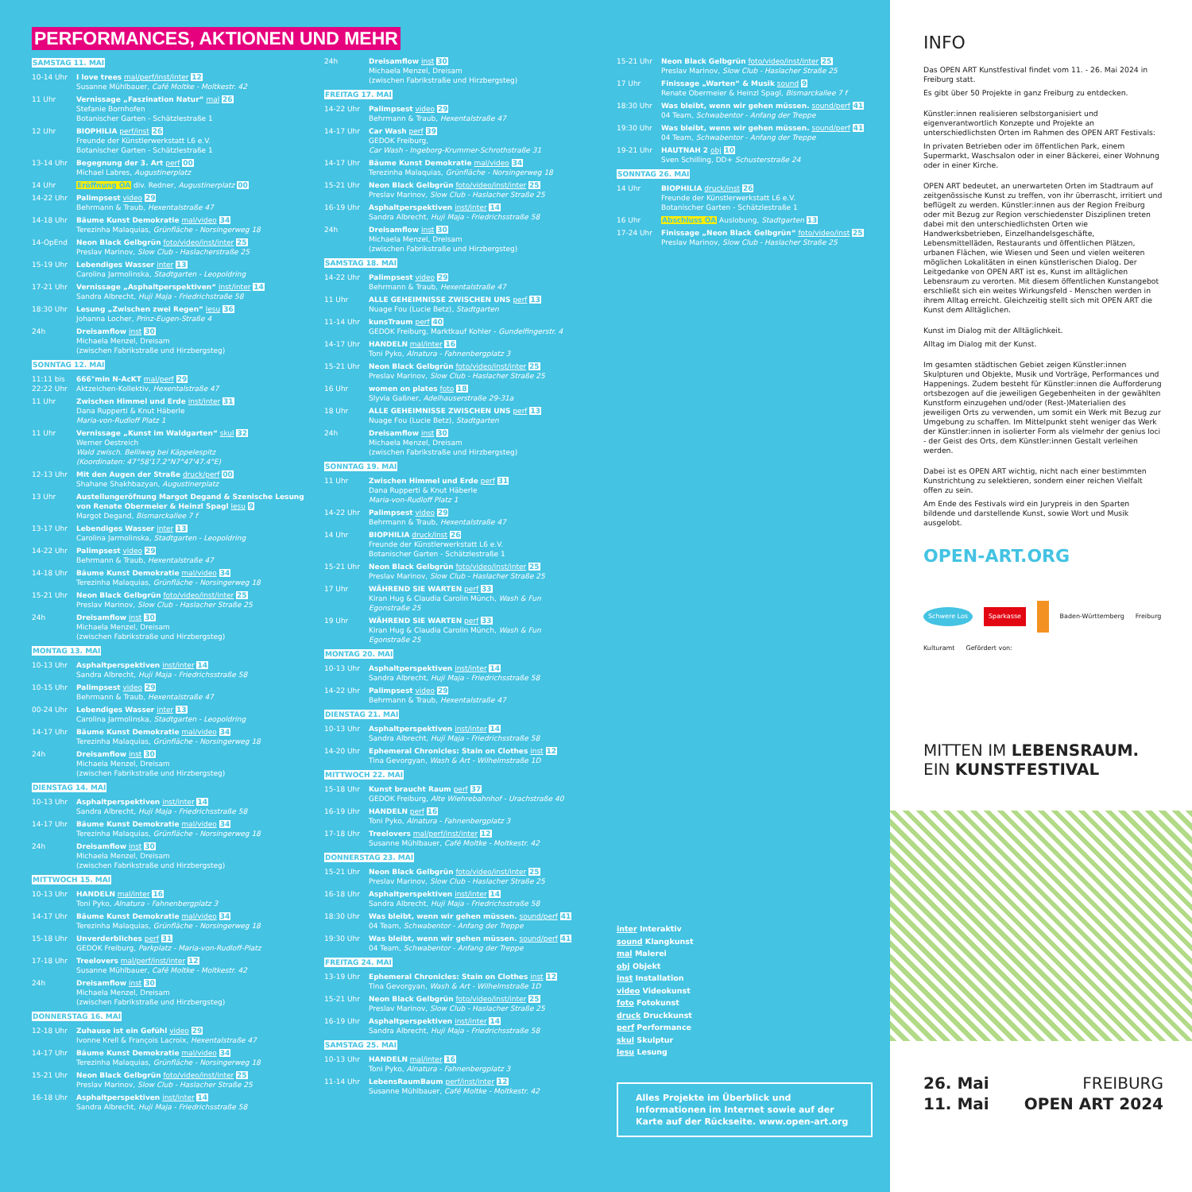PERFORMANCES, AKTIONEN UND MEHR
SAMSTAG 11. MAI
10-14 Uhr I love trees mal/perf/inst/inter 12
Susanne Mühlbauer, Café Moltke - Moltkestr. 42
11 Uhr Vernissage „Faszination Natur“ mal 26
Stefanie Bornhofen
Botanischer Garten - Schätzlestraße 1
12 Uhr BIOPHILIA perf/inst 26
Freunde der Künstlerwerkstatt L6 e.V.
Botanischer Garten - Schätzlestraße 1
13-14 Uhr Begegnung der 3. Art perf 00
Michael Labres, Augustinerplatz
14 Uhr Eröffnung OA div. Redner, Augustinerplatz 00
14-22 Uhr Palimpsest video 29
Behrmann & Traub, Hexentalstraße 47
14-18 Uhr Bäume Kunst Demokratie mal/video 34
Terezinha Malaquias, Grünfläche - Norsingerweg 18
14-OpEnd Neon Black Gelbgrün foto/video/inst/inter 25
Preslav Marinov, Slow Club - Haslacherstraße 25
15-19 Uhr Lebendiges Wasser inter 13
Carolina Jarmolinska, Stadtgarten - Leopoldring
17-21 Uhr Vernissage „Asphaltperspektiven“ inst/inter 14
Sandra Albrecht, Huji Maja - Friedrichstraße 58
18:30 Uhr Lesung „Zwischen zwei Regen“ lesu 36
Johanna Locher, Prinz-Eugen-Straße 4
24h Dreisamflow inst 30
Michaela Menzel, Dreisam
(zwischen Fabrikstraße und Hirzbergsteg)
SONNTAG 12. MAI
11:11 bis 22:22 Uhr
666°min N-AcKT mal/perf 29
Aktzeichen-Kollektiv, Hexentalstraße 47
11 Uhr Zwischen Himmel und Erde inst/inter 31
Dana Rupperti & Knut Häberle
Maria-von-Rudloff Platz 1
11 Uhr Vernissage „Kunst im Waldgarten“ skul 32
Werner Oestreich
Wald zwisch. Belliweg bei Käppelespitz
(Koordinaten: 47°58'17.2"N7°47'47.4"E)
12-13 Uhr Mit den Augen der Straße druck/perf 00
Shahane Shakhbazyan, Augustinerplatz
13 Uhr Austellungeröfnung Margot Degand & Szenische Lesung von Renate Obermeier & Heinzl Spagl lesu 9
Margot Degand, Bismarckallee 7 f
13-17 Uhr Lebendiges Wasser inter 13
Carolina Jarmolinska, Stadtgarten - Leopoldring
14-22 Uhr Palimpsest video 29
Behrmann & Traub, Hexentalstraße 47
14-18 Uhr Bäume Kunst Demokratie mal/video 34
Terezinha Malaquias, Grünfläche - Norsingerweg 18
15-21 Uhr Neon Black Gelbgrün foto/video/inst/inter 25
Preslav Marinov, Slow Club - Haslacher Straße 25
24h Dreisamflow inst 30
Michaela Menzel, Dreisam
(zwischen Fabrikstraße und Hirzbergsteg)
MONTAG 13. MAI
10-13 Uhr Asphaltperspektiven inst/inter 14
Sandra Albrecht, Huji Maja - Friedrichsstraße 58
10-15 Uhr Palimpsest video 29
Behrmann & Traub, Hexentalstraße 47
00-24 Uhr Lebendiges Wasser inter 13
Carolina Jarmolinska, Stadtgarten - Leopoldring
14-17 Uhr Bäume Kunst Demokratie mal/video 34
Terezinha Malaquias, Grünfläche - Norsingerweg 18
24h Dreisamflow inst 30
Michaela Menzel, Dreisam
(zwischen Fabrikstraße und Hirzbergsteg)
DIENSTAG 14. MAI
10-13 Uhr Asphaltperspektiven inst/inter 14
Sandra Albrecht, Huji Maja - Friedrichsstraße 58
14-17 Uhr Bäume Kunst Demokratie mal/video 34
Terezinha Malaquias, Grünfläche - Norsingerweg 18
24h Dreisamflow inst 30
Michaela Menzel, Dreisam
(zwischen Fabrikstraße und Hirzbergsteg)
MITTWOCH 15. MAI
10-13 Uhr HANDELN mal/inter 16
Toni Pyko, Alnatura - Fahnenbergplatz 3
14-17 Uhr Bäume Kunst Demokratie mal/video 34
Terezinha Malaquias, Grünfläche - Norsingerweg 18
15-18 Uhr Unverderbliches perf 31
GEDOK Freiburg, Parkplatz - Maria-von-Rudloff-Platz
17-18 Uhr Treelovers mal/perf/inst/inter 12
Susanne Mühlbauer, Café Moltke - Moltkestr. 42
24h Dreisamflow inst 30
Michaela Menzel, Dreisam
(zwischen Fabrikstraße und Hirzbergsteg)
DONNERSTAG 16. MAI
12-18 Uhr Zuhause ist ein Gefühl video 29
Ivonne Krell & François Lacroix, Hexentalstraße 47
14-17 Uhr Bäume Kunst Demokratie mal/video 34
Terezinha Malaquias, Grünfläche - Norsingerweg 18
15-21 Uhr Neon Black Gelbgrün foto/video/inst/inter 25
Preslav Marinov, Slow Club - Haslacher Straße 25
16-18 Uhr Asphaltperspektiven inst/inter 14
Sandra Albrecht, Huji Maja - Friedrichsstraße 58
24h Dreisamflow inst 30
Michaela Menzel, Dreisam
(zwischen Fabrikstraße und Hirzbergsteg)
FREITAG 17. MAI
14-22 Uhr Palimpsest video 29
Behrmann & Traub, Hexentalstraße 47
14-17 Uhr Car Wash perf 39
GEDOK Freiburg,
Car Wash - Ingeborg-Krummer-Schrothstraße 31
14-17 Uhr Bäume Kunst Demokratie mal/video 34
Terezinha Malaquias, Grünfläche - Norsingerweg 18
15-21 Uhr Neon Black Gelbgrün foto/video/inst/inter 25
Preslav Marinov, Slow Club - Haslacher Straße 25
16-19 Uhr Asphaltperspektiven inst/inter 14
Sandra Albrecht, Huji Maja - Friedrichsstraße 58
24h Dreisamflow inst 30
Michaela Menzel, Dreisam
(zwischen Fabrikstraße und Hirzbergsteg)
SAMSTAG 18. MAI
14-22 Uhr Palimpsest video 29
Behrmann & Traub, Hexentalstraße 47
11 Uhr ALLE GEHEIMNISSE ZWISCHEN UNS perf 13
Nuage Fou (Lucie Betz), Stadtgarten
11-14 Uhr kunsTraum perf 40
GEDOK Freiburg, Marktkauf Kohler - Gundelfingerstr. 4
14-17 Uhr HANDELN mal/inter 16
Toni Pyko, Alnatura - Fahnenbergplatz 3
15-21 Uhr Neon Black Gelbgrün foto/video/inst/inter 25
Preslav Marinov, Slow Club - Haslacher Straße 25
16 Uhr women on plates foto 18
Slyvia Gaßner, Adelhauserstraße 29-31a
18 Uhr ALLE GEHEIMNISSE ZWISCHEN UNS perf 13
Nuage Fou (Lucie Betz), Stadtgarten
24h Dreisamflow inst 30
Michaela Menzel, Dreisam
(zwischen Fabrikstraße und Hirzbergsteg)
SONNTAG 19. MAI
11 Uhr Zwischen Himmel und Erde perf 31
Dana Rupperti & Knut Häberle
Maria-von-Rudloff Platz 1
14-22 Uhr Palimpsest video 29
Behrmann & Traub, Hexentalstraße 47
14 Uhr BIOPHILIA druck/inst 26
Freunde der Künstlerwerkstatt L6 e.V.
Botanischer Garten - Schätzlestraße 1
15-21 Uhr Neon Black Gelbgrün foto/video/inst/inter 25
Preslav Marinov, Slow Club - Haslacher Straße 25
17 Uhr WÄHREND SIE WARTEN perf 33
Kiran Hug & Claudia Carolin Münch, Wash & Fun
Egonstraße 25
19 Uhr WÄHREND SIE WARTEN perf 33
Kiran Hug & Claudia Carolin Münch, Wash & Fun
Egonstraße 25
MONTAG 20. MAI
10-13 Uhr Asphaltperspektiven inst/inter 14
Sandra Albrecht, Huji Maja - Friedrichsstraße 58
14-22 Uhr Palimpsest video 29
Behrmann & Traub, Hexentalstraße 47
DIENSTAG 21. MAI
10-13 Uhr Asphaltperspektiven inst/inter 14
Sandra Albrecht, Huji Maja - Friedrichsstraße 58
14-20 Uhr Ephemeral Chronicles: Stain on Clothes inst 12
Tina Gevorgyan, Wash & Art - Wilhelmstraße 1D
MITTWOCH 22. MAI
15-18 Uhr Kunst braucht Raum perf 37
GEDOK Freiburg, Alte Wiehrebahnhof - Urachstraße 40
16-19 Uhr HANDELN perf 16
Toni Pyko, Alnatura - Fahnenbergplatz 3
17-18 Uhr Treelovers mal/perf/inst/inter 12
Susanne Mühlbauer, Café Moltke - Moltkestr. 42
DONNERSTAG 23. MAI
15-21 Uhr Neon Black Gelbgrün foto/video/inst/inter 25
Preslav Marinov, Slow Club - Haslacher Straße 25
16-18 Uhr Asphaltperspektiven inst/inter 14
Sandra Albrecht, Huji Maja - Friedrichsstraße 58
18:30 Uhr Was bleibt, wenn wir gehen müssen. sound/perf 41
04 Team, Schwabentor - Anfang der Treppe
19:30 Uhr Was bleibt, wenn wir gehen müssen. sound/perf 41
04 Team, Schwabentor - Anfang der Treppe
FREITAG 24. MAI
13-19 Uhr Ephemeral Chronicles: Stain on Clothes inst 12
Tina Gevorgyan, Wash & Art - Wilhelmstraße 1D
15-21 Uhr Neon Black Gelbgrün foto/video/inst/inter 25
Preslav Marinov, Slow Club - Haslacher Straße 25
16-19 Uhr Asphaltperspektiven inst/inter 14
Sandra Albrecht, Huji Maja - Friedrichsstraße 58
SAMSTAG 25. MAI
10-13 Uhr HANDELN mal/inter 16
Toni Pyko, Alnatura - Fahnenbergplatz 3
11-14 Uhr LebensRaumBaum perf/inst/inter 12
Susanne Mühlbauer, Café Moltke - Moltkestr. 42
15-21 Uhr Neon Black Gelbgrün foto/video/inst/inter 25
Preslav Marinov, Slow Club - Haslacher Straße 25
17 Uhr Finissage „Warten“ & Musik sound 9
Renate Obermeier & Heinzl Spagl, Bismarckallee 7 f
18:30 Uhr Was bleibt, wenn wir gehen müssen. sound/perf 41
04 Team, Schwabentor - Anfang der Treppe
19:30 Uhr Was bleibt, wenn wir gehen müssen. sound/perf 41
04 Team, Schwabentor - Anfang der Treppe
19-21 Uhr HAUTNAH 2 obj 10
Sven Schilling, DD+ Schusterstraße 24
SONNTAG 26. MAI
14 Uhr BIOPHILIA druck/inst 26
Freunde der Künstlerwerkstatt L6 e.V.
Botanischer Garten - Schätzlestraße 1
16 Uhr Abschluss OA Auslobung, Stadtgarten 13
17-24 Uhr Finissage „Neon Black Gelbgrün“ foto/video/inst 25
Preslav Marinov, Slow Club - Haslacher Straße 25
inter Interaktiv
sound Klangkunst
mal Malerei
obj Objekt
inst Installation
video Videokunst
foto Fotokunst
druck Druckkunst
perf Performance
skul Skulptur
lesu Lesung
Alles Projekte im Überblick und Informationen im Internet sowie auf der Karte auf der Rückseite. www.open-art.org
INFO
Das OPEN ART Kunstfestival findet vom 11. - 26. Mai 2024 in Freiburg statt.
Es gibt über 50 Projekte in ganz Freiburg zu entdecken.
Künstler:innen realisieren selbstorganisiert und eigenverantwortlich Konzepte und Projekte an unterschiedlichsten Orten im Rahmen des OPEN ART Festivals:
In privaten Betrieben oder im öffentlichen Park, einem Supermarkt, Waschsalon oder in einer Bäckerei, einer Wohnung oder in einer Kirche.
OPEN ART bedeutet, an unerwarteten Orten im Stadtraum auf zeitgenössische Kunst zu treffen, von ihr überrascht, irritiert und beflügelt zu werden. Künstler:innen aus der Region Freiburg oder mit Bezug zur Region verschiedenster Disziplinen treten dabei mit den unterschiedlichsten Orten wie Handwerksbetrieben, Einzelhandelsgeschäfte, Lebensmittelläden, Restaurants und öffentlichen Plätzen, urbanen Flächen, wie Wiesen und Seen und vielen weiteren möglichen Lokalitäten in einen künstlerischen Dialog. Der Leitgedanke von OPEN ART ist es, Kunst im alltäglichen Lebensraum zu verorten. Mit diesem öffentlichen Kunstangebot erschließt sich ein weites Wirkungsfeld - Menschen werden in ihrem Alltag erreicht. Gleichzeitig stellt sich mit OPEN ART die Kunst dem Alltäglichen.
Kunst im Dialog mit der Alltäglichkeit.
Alltag im Dialog mit der Kunst.
Im gesamten städtischen Gebiet zeigen Künstler:innen Skulpturen und Objekte, Musik und Vorträge, Performances und Happenings. Zudem besteht für Künstler:innen die Aufforderung ortsbezogen auf die jeweiligen Gegebenheiten in der gewählten Kunstform einzugehen und/oder (Rest-)Materialien des jeweiligen Orts zu verwenden, um somit ein Werk mit Bezug zur Umgebung zu schaffen. Im Mittelpunkt steht weniger das Werk der Künstler:innen in isolierter Form als vielmehr der genius loci - der Geist des Orts, dem Künstler:innen Gestalt verleihen werden.
Dabei ist es OPEN ART wichtig, nicht nach einer bestimmten Kunstrichtung zu selektieren, sondern einer reichen Vielfalt offen zu sein.
Am Ende des Festivals wird ein Jurypreis in den Sparten bildende und darstellende Kunst, sowie Wort und Musik ausgelobt.
OPEN-ART.ORG
Schwere Los Sparkasse Baden-Württemberg Freiburg Kulturamt Gefördert von:
MITTEN IM LEBENSRAUM.
EIN KUNSTFESTIVAL
26. Mai
11. Mai
FREIBURG
OPEN ART 2024